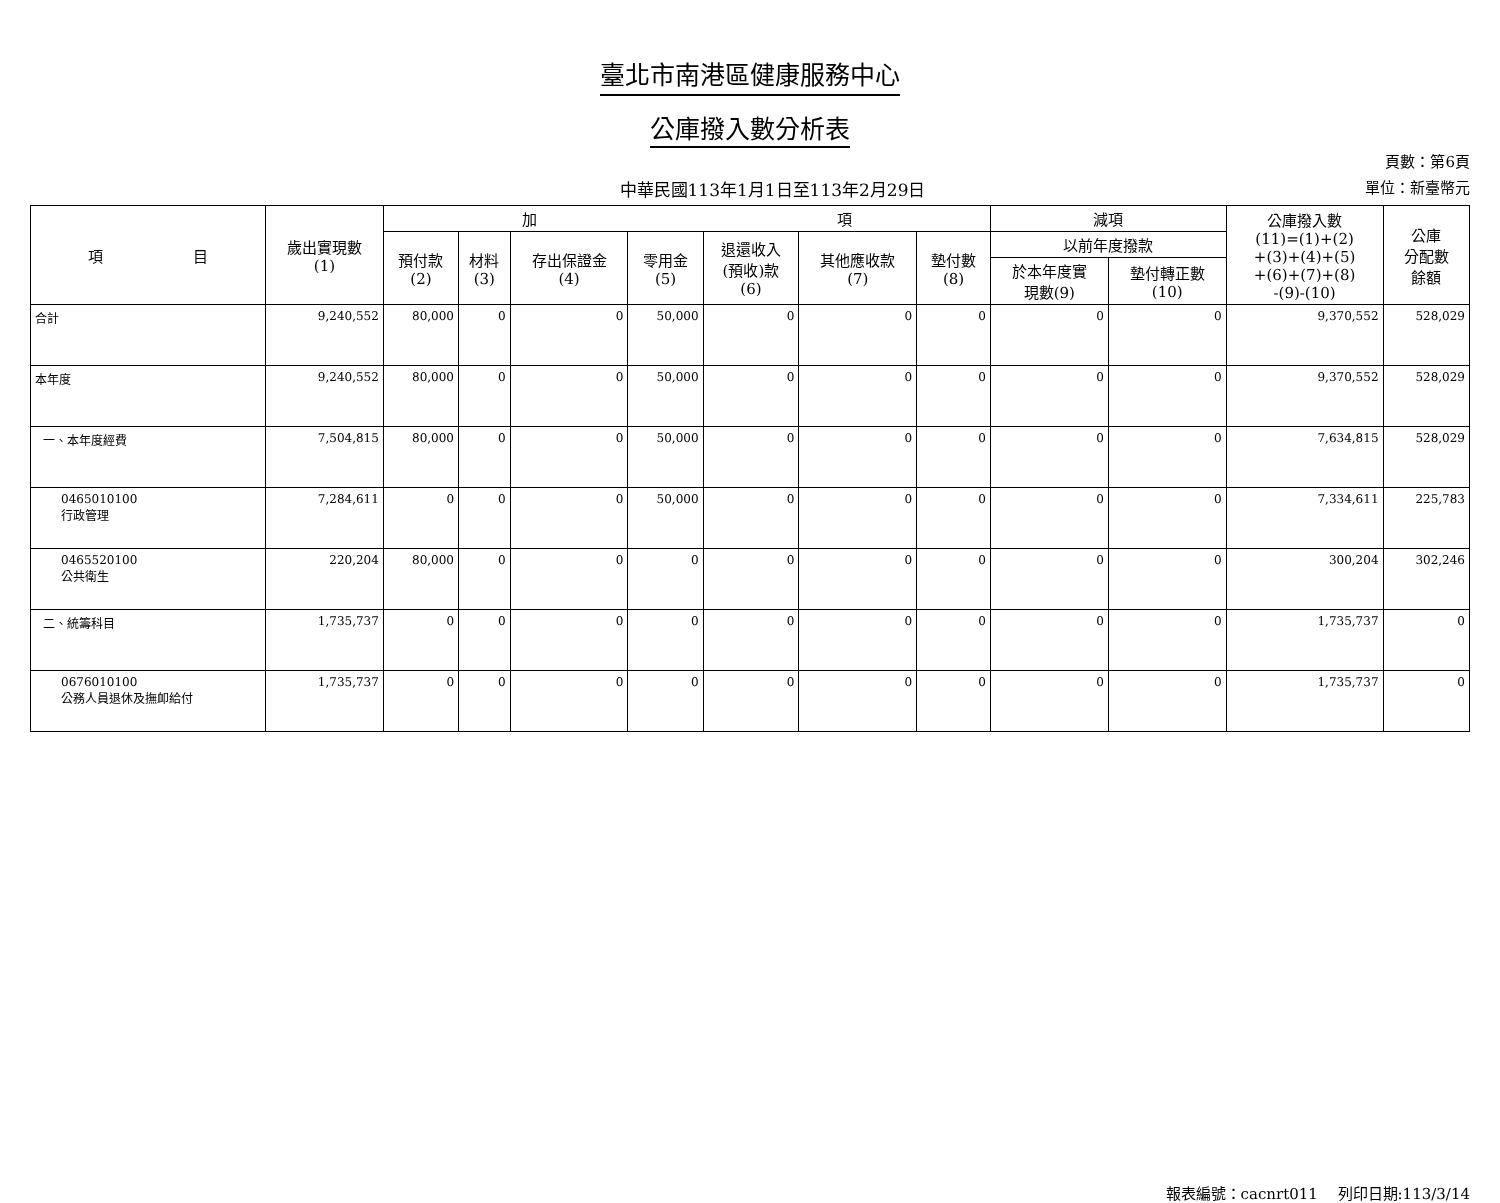臺北市南港區健康服務中心
公庫撥入數分析表
中華民國113年1月1日至113年2月29日
頁數：第6頁
單位：新臺幣元
| 項 目 | 歲出實現數 (1) | 加 項 | | | | | | | 減項 | | 公庫撥入數 (11)=(1)+(2) +(3)+(4)+(5) +(6)+(7)+(8) -(9)-(10) | 公庫 分配數 餘額 |
| --- | --- | --- | --- | --- | --- | --- | --- | --- | --- | --- | --- | --- |
| | | 預付款 (2) | 材料 (3) | 存出保證金 (4) | 零用金 (5) | 退還收入 (預收)款 (6) | 其他應收款 (7) | 墊付數 (8) | 以前年度撥款 | | | |
| | | | | | | | | | 於本年度實 現數(9) | 墊付轉正數 (10) | | |
| 合計 | 9,240,552 | 80,000 | 0 | 0 | 50,000 | 0 | 0 | 0 | 0 | 0 | 9,370,552 | 528,029 |
| 本年度 | 9,240,552 | 80,000 | 0 | 0 | 50,000 | 0 | 0 | 0 | 0 | 0 | 9,370,552 | 528,029 |
| 一、本年度經費 | 7,504,815 | 80,000 | 0 | 0 | 50,000 | 0 | 0 | 0 | 0 | 0 | 7,634,815 | 528,029 |
| 0465010100 行政管理 | 7,284,611 | 0 | 0 | 0 | 50,000 | 0 | 0 | 0 | 0 | 0 | 7,334,611 | 225,783 |
| 0465520100 公共衛生 | 220,204 | 80,000 | 0 | 0 | 0 | 0 | 0 | 0 | 0 | 0 | 300,204 | 302,246 |
| 二、統籌科目 | 1,735,737 | 0 | 0 | 0 | 0 | 0 | 0 | 0 | 0 | 0 | 1,735,737 | 0 |
| 0676010100 公務人員退休及撫卹給付 | 1,735,737 | 0 | 0 | 0 | 0 | 0 | 0 | 0 | 0 | 0 | 1,735,737 | 0 |
報表編號：cacnrt011　 列印日期:113/3/14